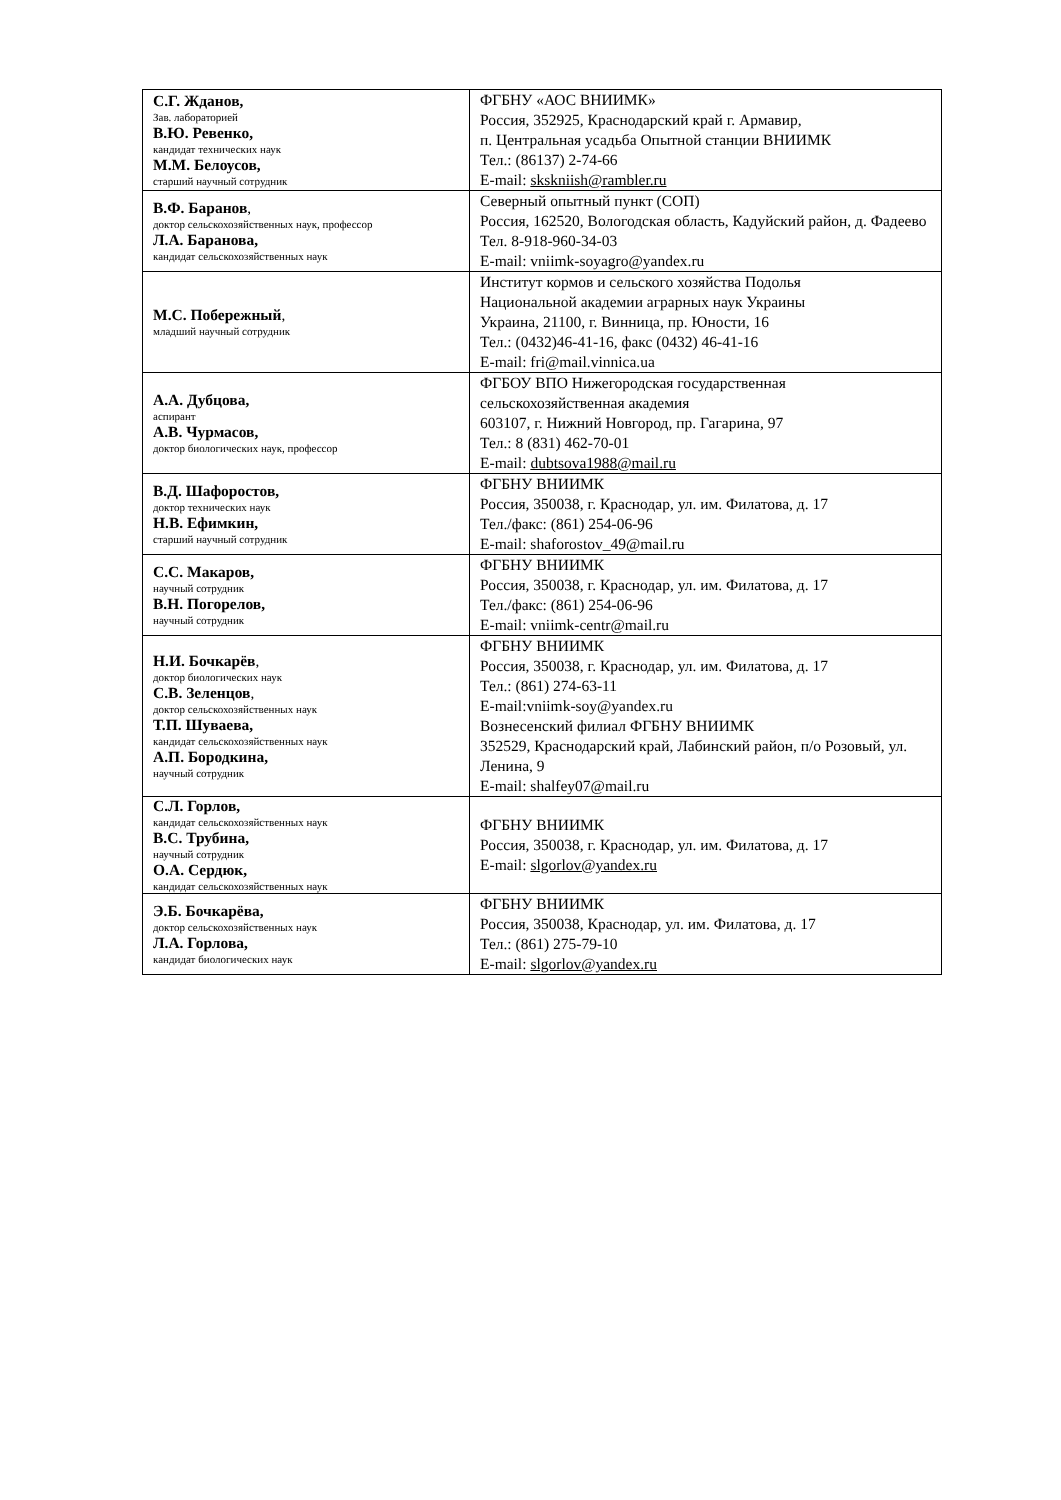| С.Г. Жданов, Зав. лабораторией В.Ю. Ревенко, кандидат технических наук М.М. Белоусов, старший научный сотрудник | ФГБНУ «АОС ВНИИМК» Россия, 352925, Краснодарский край г. Армавир, п. Центральная усадьба Опытной станции ВНИИМК Тел.: (86137) 2-74-66 E-mail: skskniish@rambler.ru |
| В.Ф. Баранов , доктор сельскохозяйственных наук, профессор Л.А. Баранова, кандидат сельскохозяйственных наук | Северный опытный пункт (СОП) Россия, 162520, Вологодская область, Кадуйский район, д. Фадеево Тел. 8-918-960-34-03 E-mail: vniimk-soyagro@yandex.ru |
| М.С. Побережный , младший научный сотрудник | Институт кормов и сельского хозяйства Подолья Национальной академии аграрных наук Украины Украина, 21100, г. Винница, пр. Юности, 16 Тел.: (0432)46-41-16, факс (0432) 46-41-16 E-mail: fri@mail.vinnica.ua |
| А.А. Дубцова, аспирант А.В. Чурмасов, доктор биологических наук, профессор | ФГБОУ ВПО Нижегородская государственная сельскохозяйственная академия 603107, г. Нижний Новгород, пр. Гагарина, 97 Тел.: 8 (831) 462-70-01 E-mail: dubtsova1988@mail.ru |
| В.Д. Шафоростов, доктор технических наук Н.В. Ефимкин, старший научный сотрудник | ФГБНУ ВНИИМК Россия, 350038, г. Краснодар, ул. им. Филатова, д. 17 Тел./факс: (861) 254-06-96 E-mail: shaforostov_49@mail.ru |
| С.С. Макаров, научный сотрудник В.Н. Погорелов, научный сотрудник | ФГБНУ ВНИИМК Россия, 350038, г. Краснодар, ул. им. Филатова, д. 17 Тел./факс: (861) 254-06-96 E-mail: vniimk-centr@mail.ru |
| Н.И. Бочкарёв , доктор биологических наук С.В. Зеленцов , доктор сельскохозяйственных наук Т.П. Шуваева, кандидат сельскохозяйственных наук А.П. Бородкина, научный сотрудник | ФГБНУ ВНИИМК Россия, 350038, г. Краснодар, ул. им. Филатова, д. 17 Тел.: (861) 274-63-11 E-mail:vniimk-soy@yandex.ru Вознесенский филиал ФГБНУ ВНИИМК 352529, Краснодарский край, Лабинский район, п/о Розовый, ул. Ленина, 9 E-mail: shalfey07@mail.ru |
| С.Л. Горлов, кандидат сельскохозяйственных наук В.С. Трубина, научный сотрудник О.А. Сердюк, кандидат сельскохозяйственных наук | ФГБНУ ВНИИМК Россия, 350038, г. Краснодар, ул. им. Филатова, д. 17 E-mail: slgorlov@yandex.ru |
| Э.Б. Бочкарёва, доктор сельскохозяйственных наук Л.А. Горлова, кандидат биологических наук | ФГБНУ ВНИИМК Россия, 350038, Краснодар, ул. им. Филатова, д. 17 Тел.: (861) 275-79-10 E-mail: slgorlov@yandex.ru |